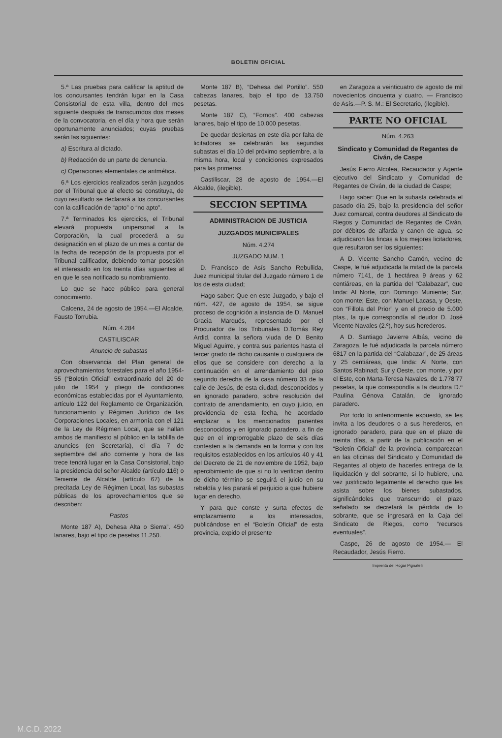BOLETIN OFICIAL
5.ª Las pruebas para calificar la aptitud de los concursantes tendrán lugar en la Casa Consistorial de esta villa, dentro del mes siguiente después de transcurridos dos meses de la convocatoria, en el día y hora que serán oportunamente anunciados; cuyas pruebas serán las siguientes:
a) Escritura al dictado.
b) Redacción de un parte de denuncia.
c) Operaciones elementales de aritmética.
6.ª Los ejercicios realizados serán juzgados por el Tribunal que al efecto se constituya, de cuyo resultado se declarará a los concursantes con la calificación de “apto” o “no apto”.
7.ª Terminados los ejercicios, el Tribunal elevará propuesta unipersonal a la Corporación, la cual procederá a su designación en el plazo de un mes a contar de la fecha de recepción de la propuesta por el Tribunal calificador, debiendo tomar posesión el interesado en los treinta días siguientes al en que le sea notificado su nombramiento.
Lo que se hace público para general conocimiento.
Calcena, 24 de agosto de 1954.—El Alcalde, Fausto Torrubia.
Núm. 4.284
CASTILISCAR
Anuncio de subastas
Con observancia del Plan general de aprovechamientos forestales para el año 1954-55 (“Boletín Oficial” extraordinario del 20 de julio de 1954 y pliego de condiciones económicas establecidas por el Ayuntamiento, artículo 122 del Reglamento de Organización, funcionamiento y Régimen Jurídico de las Corporaciones Locales, en armonía con el 121 de la Ley de Régimen Local, que se hallan ambos de manifiesto al público en la tablilla de anuncios (en Secretaría), el día 7 de septiembre del año corriente y hora de las trece tendrá lugar en la Casa Consistorial, bajo la presidencia del señor Alcalde (artículo 116) o Teniente de Alcalde (artículo 67) de la precitada Ley de Régimen Local, las subastas públicas de los aprovechamientos que se describen:
Pastos
Monte 187 A), Dehesa Alta o Sierra”. 450 lanares, bajo el tipo de pesetas 11.250.
Monte 187 B), “Dehesa del Portillo”. 550 cabezas lanares, bajo el tipo de 13.750 pesetas.
Monte 187 C), “Fornos”. 400 cabezas lanares, bajo el tipo de 10.000 pesetas.
De quedar desiertas en este día por falta de licitadores se celebrarán las segundas subastas el día 10 del próximo septiembre, a la misma hora, local y condiciones expresados para las primeras.
Castiliscar, 28 de agosto de 1954.—El Alcalde, (ilegible).
SECCION SEPTIMA
ADMINISTRACION DE JUSTICIA
JUZGADOS MUNICIPALES
Núm. 4.274
JUZGADO NUM. 1
D. Francisco de Asís Sancho Rebullida, Juez municipal titular del Juzgado número 1 de los de esta ciudad;
Hago saber: Que en este Juzgado, y bajo el núm. 427, de agosto de 1954, se sigue proceso de cognición a instancia de D. Manuel Gracia Marqués, representado por el Procurador de los Tribunales D.Tomás Rey Ardid, contra la señora viuda de D. Benito Miguel Aguirre, y contra sus parientes hasta el tercer grado de dicho causante o cualquiera de ellos que se considere con derecho a la continuación en el arrendamiento del piso segundo derecha de la casa número 33 de la calle de Jesús, de esta ciudad, desconocidos y en ignorado paradero, sobre resolución del contrato de arrendamiento, en cuyo juicio, en providencia de esta fecha, he acordado emplazar a los mencionados parientes desconocidos y en ignorado paradero, a fin de que en el improrrogable plazo de seis días contesten a la demanda en la forma y con los requisitos establecidos en los artículos 40 y 41 del Decreto de 21 de noviembre de 1952, bajo apercibimiento de que si no lo verifican dentro de dicho término se seguirá el juicio en su rebeldía y les parará el perjuicio a que hubiere lugar en derecho.
Y para que conste y surta efectos de emplazamiento a los interesados, publicándose en el “Boletín Oficial” de esta provincia, expido el presente
en Zaragoza a veinticuatro de agosto de mil novecientos cincuenta y cuatro. — Francisco de Asís.—P. S. M.: El Secretario, (ilegible).
PARTE NO OFICIAL
Núm. 4.263
Sindicato y Comunidad de Regantes de Civán, de Caspe
Jesús Fierro Alcolea, Recaudador y Agente ejecutivo del Sindicato y Comunidad de Regantes de Civán, de la ciudad de Caspe;
Hago saber: Que en la subasta celebrada el pasado día 25, bajo la presidencia del señor Juez comarcal, contra deudores al Sindicato de Riegos y Comunidad de Regantes de Civán, por débitos de alfarda y canon de agua, se adjudicaron las fincas a los mejores licitadores, que resultaron ser los siguientes:
A D. Vicente Sancho Camón, vecino de Caspe, le fué adjudicada la mitad de la parcela número 7141, de 1 hectárea 9 áreas y 62 centiáreas, en la partida del “Calabazar”, que linda: Al Norte, con Domingo Muniente; Sur, con monte; Este, con Manuel Lacasa, y Oeste, con “Fillola del Prior” y en el precio de 5.000 ptas., la que correspondía al deudor D. José Vicente Navales (2.º), hoy sus herederos.
A D. Santiago Javierre Albás, vecino de Zaragoza, le fué adjudicada la parcela número 6817 en la partida del “Calabazar”, de 25 áreas y 25 centiáreas, que linda: Al Norte, con Santos Rabinad; Sur y Oeste, con monte, y por el Este, con Marta-Teresa Navales, de 1.778’77 pesetas, la que correspondía a la deudora D.ª Paulina Génova Catalán, de ignorado paradero.
Por todo lo anteriormente expuesto, se les invita a los deudores o a sus herederos, en ignorado paradero, para que en el plazo de treinta días, a partir de la publicación en el “Boletín Oficial” de la provincia, comparezcan en las oficinas del Sindicato y Comunidad de Regantes al objeto de hacerles entrega de la liquidación y del sobrante, si lo hubiere, una vez justificado legalmente el derecho que les asista sobre los bienes subastados, significándoles que transcurrido el plazo señalado se decretará la pérdida de lo sobrante, que se ingresará en la Caja del Sindicato de Riegos, como “recursos eventuales”.
Caspe, 26 de agosto de 1954.— El Recaudador, Jesús Fierro.
Imprenta del Hogar Pignatelli
M.C.D. 2022